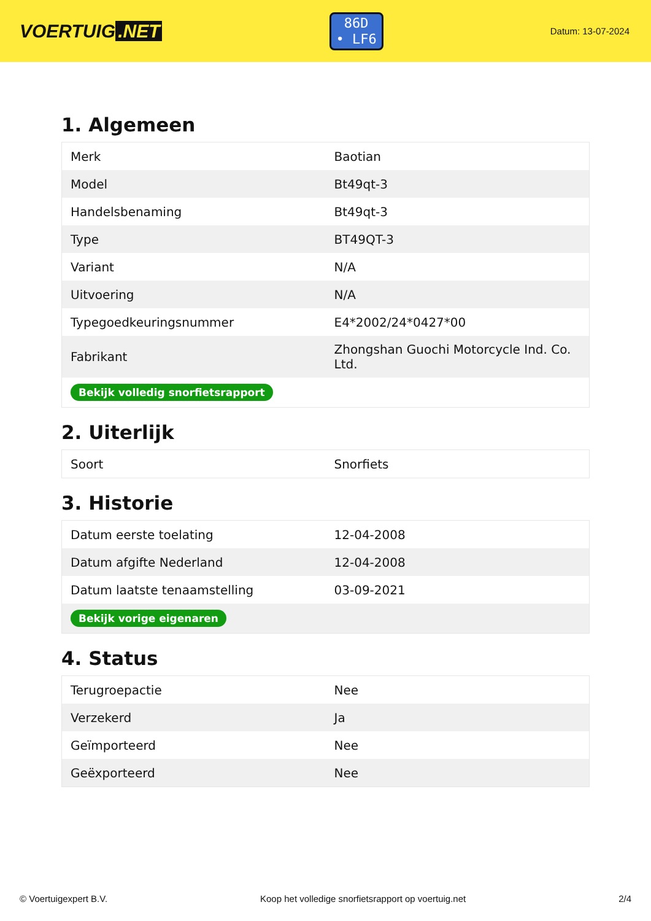VOERTUIG.NET
86D
• LF6
Datum: 13-07-2024
1. Algemeen
| Merk | Baotian |
| Model | Bt49qt-3 |
| Handelsbenaming | Bt49qt-3 |
| Type | BT49QT-3 |
| Variant | N/A |
| Uitvoering | N/A |
| Typegoedkeuringsnummer | E4*2002/24*0427*00 |
| Fabrikant | Zhongshan Guochi Motorcycle Ind. Co. Ltd. |
| Bekijk volledig snorfietsrapport | |
2. Uiterlijk
| Soort | Snorfiets |
3. Historie
| Datum eerste toelating | 12-04-2008 |
| Datum afgifte Nederland | 12-04-2008 |
| Datum laatste tenaamstelling | 03-09-2021 |
| Bekijk vorige eigenaren | |
4. Status
| Terugroepactie | Nee |
| Verzekerd | Ja |
| Geïmporteerd | Nee |
| Geëxporteerd | Nee |
© Voertuigexpert B.V. Koop het volledige snorfietsrapport op voertuig.net 2/4